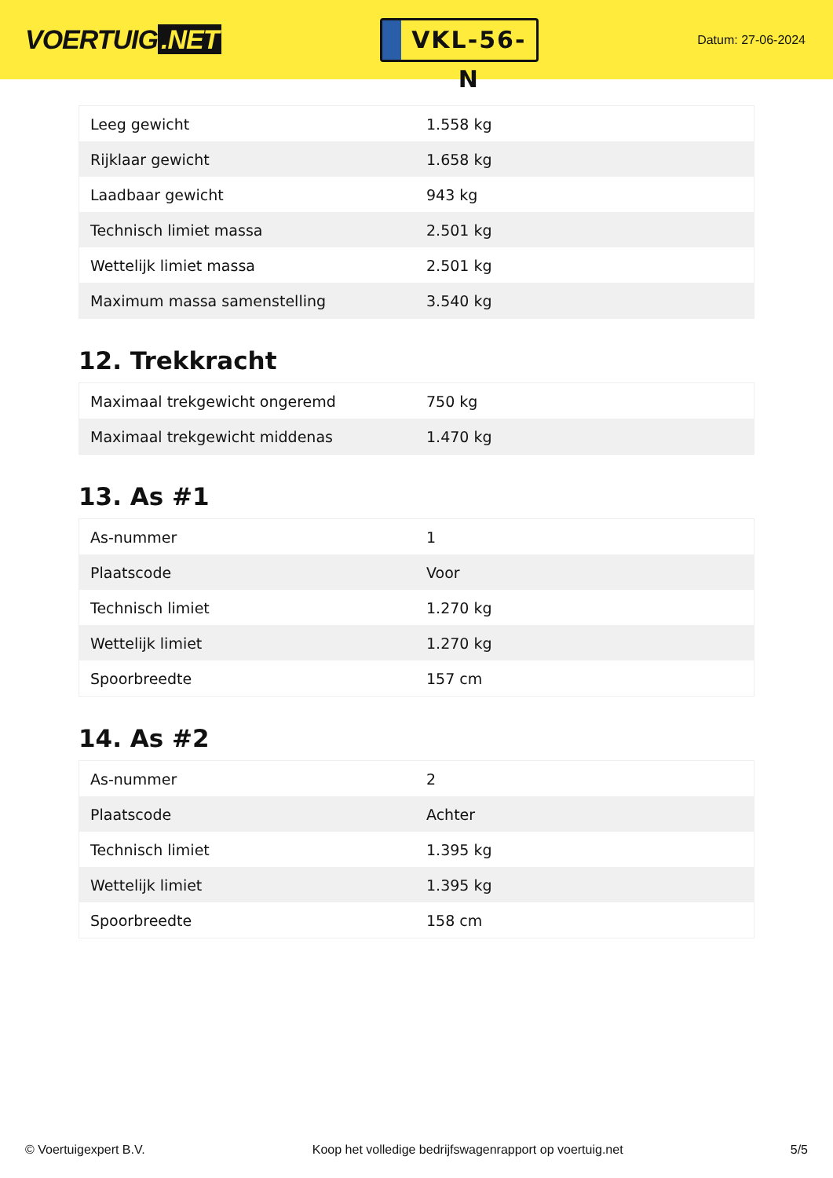VOERTUIG.NET
VKL-56-N
Datum: 27-06-2024
| Leeg gewicht | 1.558 kg |
| Rijklaar gewicht | 1.658 kg |
| Laadbaar gewicht | 943 kg |
| Technisch limiet massa | 2.501 kg |
| Wettelijk limiet massa | 2.501 kg |
| Maximum massa samenstelling | 3.540 kg |
12. Trekkracht
| Maximaal trekgewicht ongeremd | 750 kg |
| Maximaal trekgewicht middenas | 1.470 kg |
13. As #1
| As-nummer | 1 |
| Plaatscode | Voor |
| Technisch limiet | 1.270 kg |
| Wettelijk limiet | 1.270 kg |
| Spoorbreedte | 157 cm |
14. As #2
| As-nummer | 2 |
| Plaatscode | Achter |
| Technisch limiet | 1.395 kg |
| Wettelijk limiet | 1.395 kg |
| Spoorbreedte | 158 cm |
© Voertuigexpert B.V. Koop het volledige bedrijfswagenrapport op voertuig.net 5/5